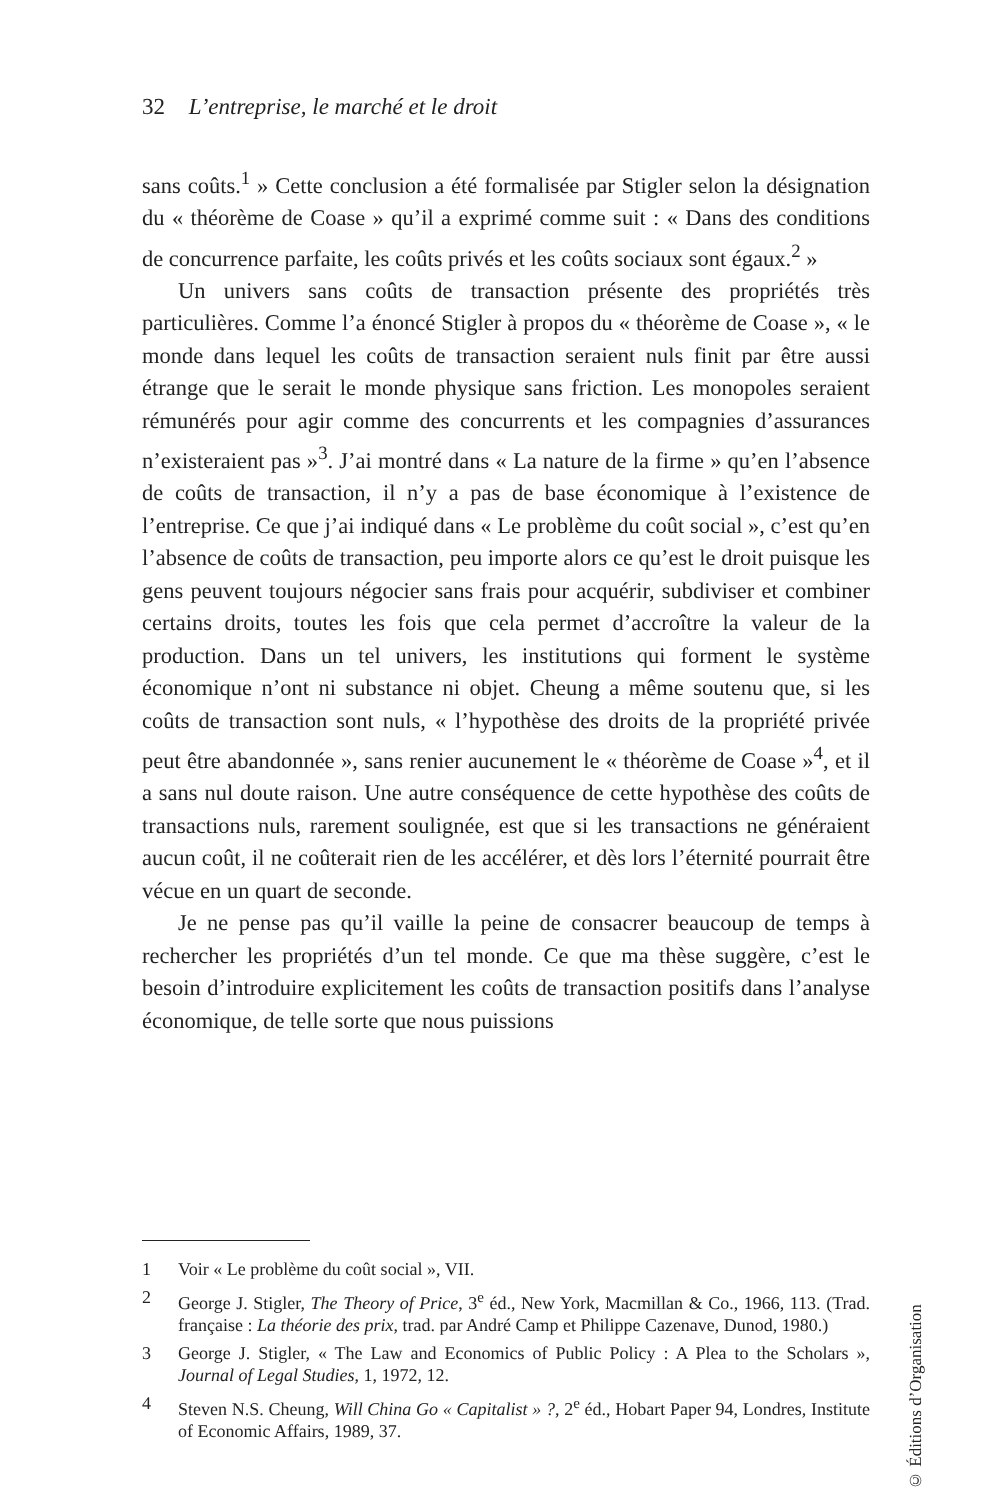32 L’entreprise, le marché et le droit
sans coûts.<sup>1</sup> » Cette conclusion a été formalisée par Stigler selon la désignation du « théorème de Coase » qu’il a exprimé comme suit : « Dans des conditions de concurrence parfaite, les coûts privés et les coûts sociaux sont égaux.<sup>2</sup> »
Un univers sans coûts de transaction présente des propriétés très particulières. Comme l’a énoncé Stigler à propos du « théorème de Coase », « le monde dans lequel les coûts de transaction seraient nuls finit par être aussi étrange que le serait le monde physique sans friction. Les monopoles seraient rémunérés pour agir comme des concurrents et les compagnies d’assurances n’existeraient pas »<sup>3</sup>. J’ai montré dans « La nature de la firme » qu’en l’absence de coûts de transaction, il n’y a pas de base économique à l’existence de l’entreprise. Ce que j’ai indiqué dans « Le problème du coût social », c’est qu’en l’absence de coûts de transaction, peu importe alors ce qu’est le droit puisque les gens peuvent toujours négocier sans frais pour acquérir, subdiviser et combiner certains droits, toutes les fois que cela permet d’accroître la valeur de la production. Dans un tel univers, les institutions qui forment le système économique n’ont ni substance ni objet. Cheung a même soutenu que, si les coûts de transaction sont nuls, « l’hypothèse des droits de la propriété privée peut être abandonnée », sans renier aucunement le « théorème de Coase »<sup>4</sup>, et il a sans nul doute raison. Une autre conséquence de cette hypothèse des coûts de transactions nuls, rarement soulignée, est que si les transactions ne généraient aucun coût, il ne coûterait rien de les accélérer, et dès lors l’éternité pourrait être vécue en un quart de seconde.
Je ne pense pas qu’il vaille la peine de consacrer beaucoup de temps à rechercher les propriétés d’un tel monde. Ce que ma thèse suggère, c’est le besoin d’introduire explicitement les coûts de transaction positifs dans l’analyse économique, de telle sorte que nous puissions
1 Voir « Le problème du coût social », VII.
2 George J. Stigler, The Theory of Price, 3<sup>e</sup> éd., New York, Macmillan & Co., 1966, 113. (Trad. française : La théorie des prix, trad. par André Camp et Philippe Cazenave, Dunod, 1980.)
3 George J. Stigler, « The Law and Economics of Public Policy : A Plea to the Scholars », Journal of Legal Studies, 1, 1972, 12.
4 Steven N.S. Cheung, Will China Go « Capitalist » ?, 2<sup>e</sup> éd., Hobart Paper 94, Londres, Institute of Economic Affairs, 1989, 37.
© Éditions d’Organisation